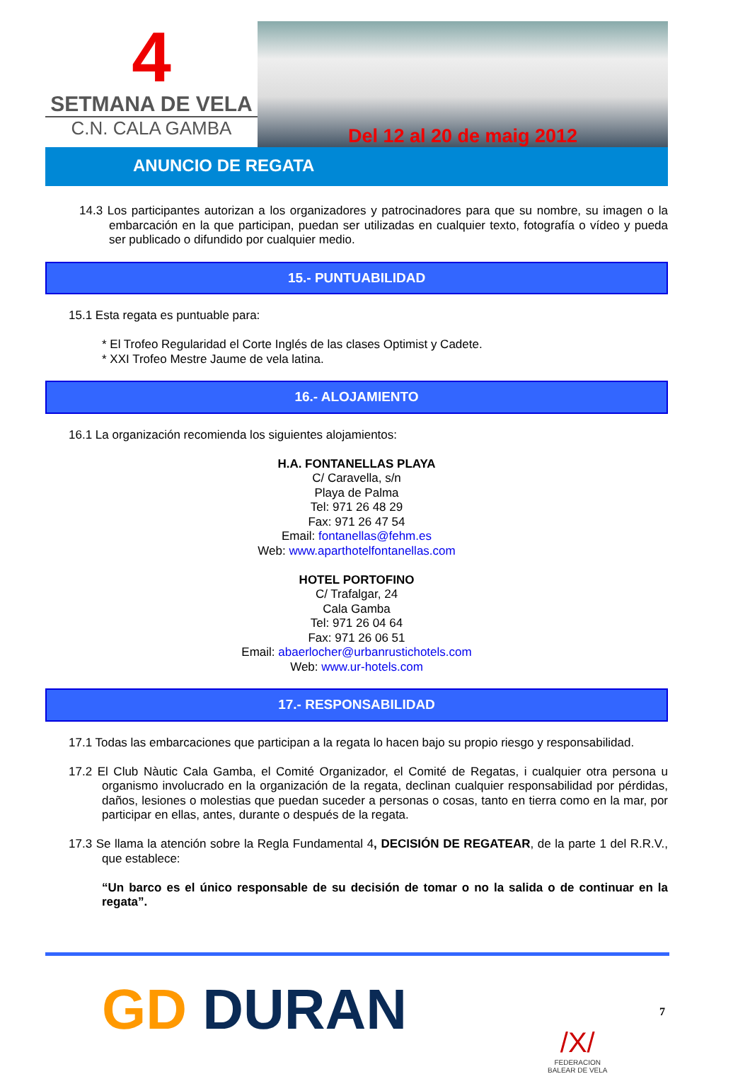4
SETMANA DE VELA
C.N. CALA GAMBA
Del 12 al 20 de maig 2012
ANUNCIO DE REGATA
14.3 Los participantes autorizan a los organizadores y patrocinadores para que su nombre, su imagen o la embarcación en la que participan, puedan ser utilizadas en cualquier texto, fotografía o vídeo y pueda ser publicado o difundido por cualquier medio.
15.- PUNTUABILIDAD
15.1 Esta regata es puntuable para:
* El Trofeo Regularidad el Corte Inglés de las clases Optimist y Cadete.
* XXI Trofeo Mestre Jaume de vela latina.
16.- ALOJAMIENTO
16.1 La organización recomienda los siguientes alojamientos:
H.A. FONTANELLAS PLAYA
C/ Caravella, s/n
Playa de Palma
Tel: 971 26 48 29
Fax: 971 26 47 54
Email: fontanellas@fehm.es
Web: www.aparthotelfontanellas.com
HOTEL PORTOFINO
C/ Trafalgar, 24
Cala Gamba
Tel: 971 26 04 64
Fax: 971 26 06 51
Email: abaerlocher@urbanrustichotels.com
Web: www.ur-hotels.com
17.- RESPONSABILIDAD
17.1 Todas las embarcaciones que participan a la regata lo hacen bajo su propio riesgo y responsabilidad.
17.2 El Club Nàutic Cala Gamba, el Comité Organizador, el Comité de Regatas, i cualquier otra persona u organismo involucrado en la organización de la regata, declinan cualquier responsabilidad por pérdidas, daños, lesiones o molestias que puedan suceder a personas o cosas, tanto en tierra como en la mar, por participar en ellas, antes, durante o después de la regata.
17.3 Se llama la atención sobre la Regla Fundamental 4, DECISIÓN DE REGATEAR, de la parte 1 del R.R.V., que establece:
“Un barco es el único responsable de su decisión de tomar o no la salida o de continuar en la regata”.
GD DURAN
/X/
FEDERACION
BALEAR DE VELA
7